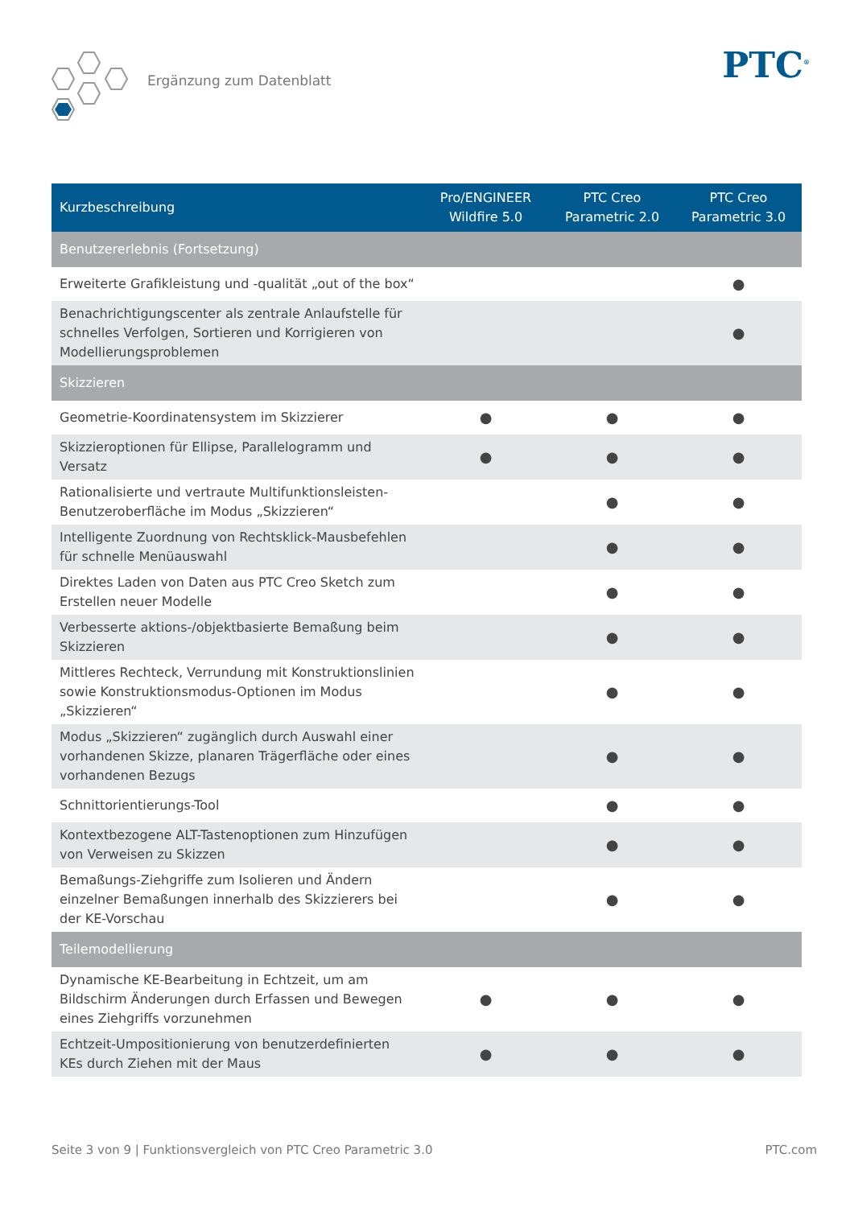Ergänzung zum Datenblatt PTC<sup>®</sup>
| Kurzbeschreibung | Pro/ENGINEER Wildfire 5.0 | PTC Creo Parametric 2.0 | PTC Creo Parametric 3.0 |
| --- | --- | --- | --- |
| Benutzererlebnis (Fortsetzung) | | | |
| Erweiterte Grafikleistung und -qualität „out of the box“ | | | ● |
| Benachrichtigungscenter als zentrale Anlaufstelle für schnelles Verfolgen, Sortieren und Korrigieren von Modellierungsproblemen | | | ● |
| Skizzieren | | | |
| Geometrie-Koordinatensystem im Skizzierer | ● | ● | ● |
| Skizzieroptionen für Ellipse, Parallelogramm und Versatz | ● | ● | ● |
| Rationalisierte und vertraute Multifunktionsleisten-Benutzeroberfläche im Modus „Skizzieren“ | | ● | ● |
| Intelligente Zuordnung von Rechtsklick-Mausbefehlen für schnelle Menüauswahl | | ● | ● |
| Direktes Laden von Daten aus PTC Creo Sketch zum Erstellen neuer Modelle | | ● | ● |
| Verbesserte aktions-/objektbasierte Bemaßung beim Skizzieren | | ● | ● |
| Mittleres Rechteck, Verrundung mit Konstruktionslinien sowie Konstruktionsmodus-Optionen im Modus „Skizzieren“ | | ● | ● |
| Modus „Skizzieren“ zugänglich durch Auswahl einer vorhandenen Skizze, planaren Trägerfläche oder eines vorhandenen Bezugs | | ● | ● |
| Schnittorientierungs-Tool | | ● | ● |
| Kontextbezogene ALT-Tastenoptionen zum Hinzufügen von Verweisen zu Skizzen | | ● | ● |
| Bemaßungs-Ziehgriffe zum Isolieren und Ändern einzelner Bemaßungen innerhalb des Skizzierers bei der KE-Vorschau | | ● | ● |
| Teilemodellierung | | | |
| Dynamische KE-Bearbeitung in Echtzeit, um am Bildschirm Änderungen durch Erfassen und Bewegen eines Ziehgriffs vorzunehmen | ● | ● | ● |
| Echtzeit-Umpositionierung von benutzerdefinierten KEs durch Ziehen mit der Maus | ● | ● | ● |
Seite 3 von 9 | Funktionsvergleich von PTC Creo Parametric 3.0 PTC.com